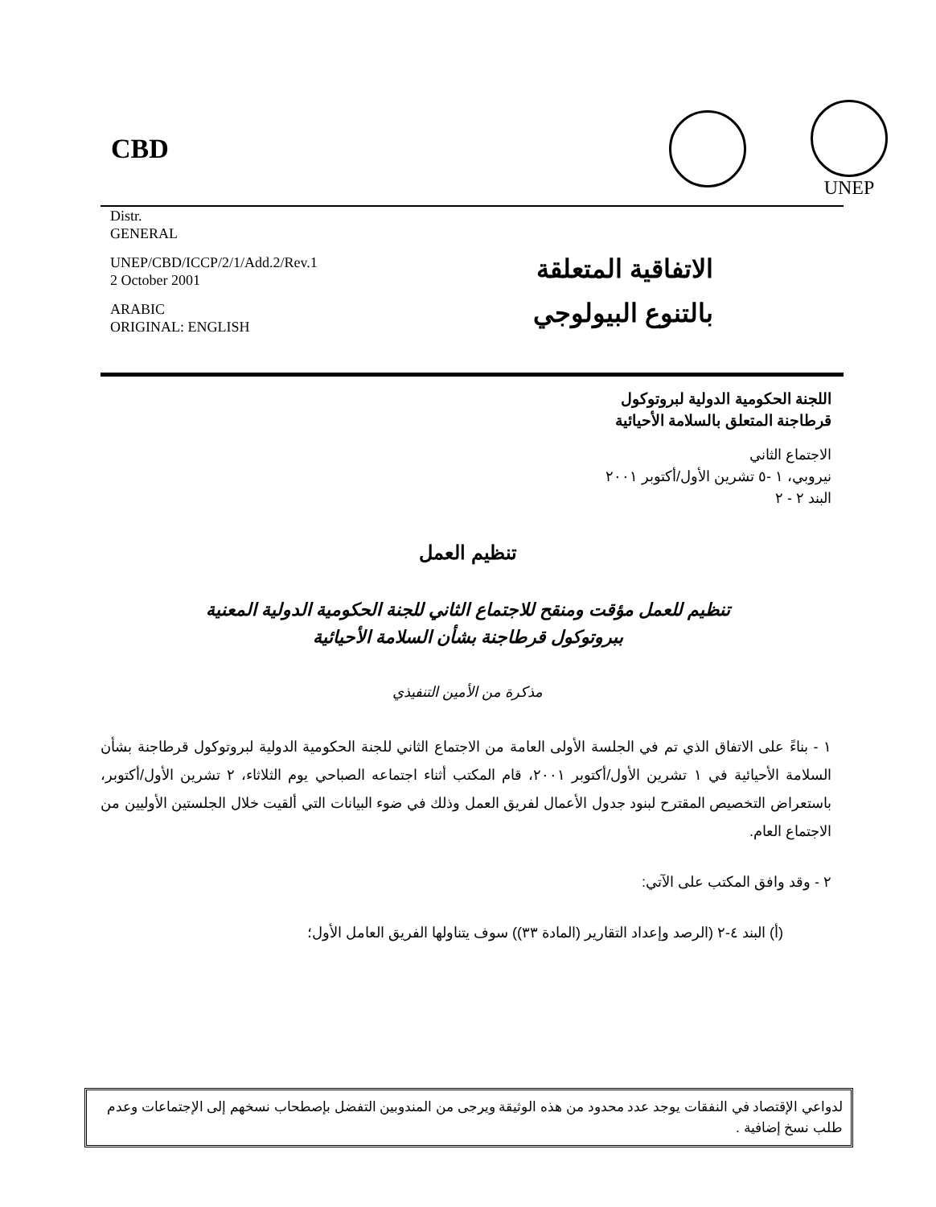CBD
UNEP
Distr.
GENERAL
UNEP/CBD/ICCP/2/1/Add.2/Rev.1
2 October 2001
ARABIC
ORIGINAL: ENGLISH
الاتفاقية المتعلقة
بالتنوع البيولوجي
اللجنة الحكومية الدولية لبروتوكول
قرطاجنة المتعلق بالسلامة الأحيائية
الاجتماع الثاني
نيروبي، ١ -٥ تشرين الأول/أكتوبر ٢٠٠١
البند ٢ - ٢
تنظيم العمل
تنظيم للعمل مؤقت ومنقح للاجتماع الثاني للجنة الحكومية الدولية المعنية
ببروتوكول قرطاجنة بشأن السلامة الأحيائية
مذكرة من الأمين التنفيذي
١ - بناءً على الاتفاق الذي تم في الجلسة الأولى العامة من الاجتماع الثاني للجنة الحكومية الدولية لبروتوكول قرطاجنة بشأن السلامة الأحيائية في ١ تشرين الأول/أكتوبر ٢٠٠١، قام المكتب أثناء اجتماعه الصباحي يوم الثلاثاء، ٢ تشرين الأول/أكتوبر، باستعراض التخصيص المقترح لبنود جدول الأعمال لفريق العمل وذلك في ضوء البيانات التي ألقيت خلال الجلستين الأوليين من الاجتماع العام.
٢ - وقد وافق المكتب على الآتي:
(أ) البند ٤-٢ (الرصد وإعداد التقارير (المادة ٣٣)) سوف يتناولها الفريق العامل الأول؛
لدواعي الإقتصاد في النفقات يوجد عدد محدود من هذه الوثيقة ويرجى من المندوبين التفضل بإصطحاب نسخهم إلى الإجتماعات وعدم طلب نسخ إضافية .